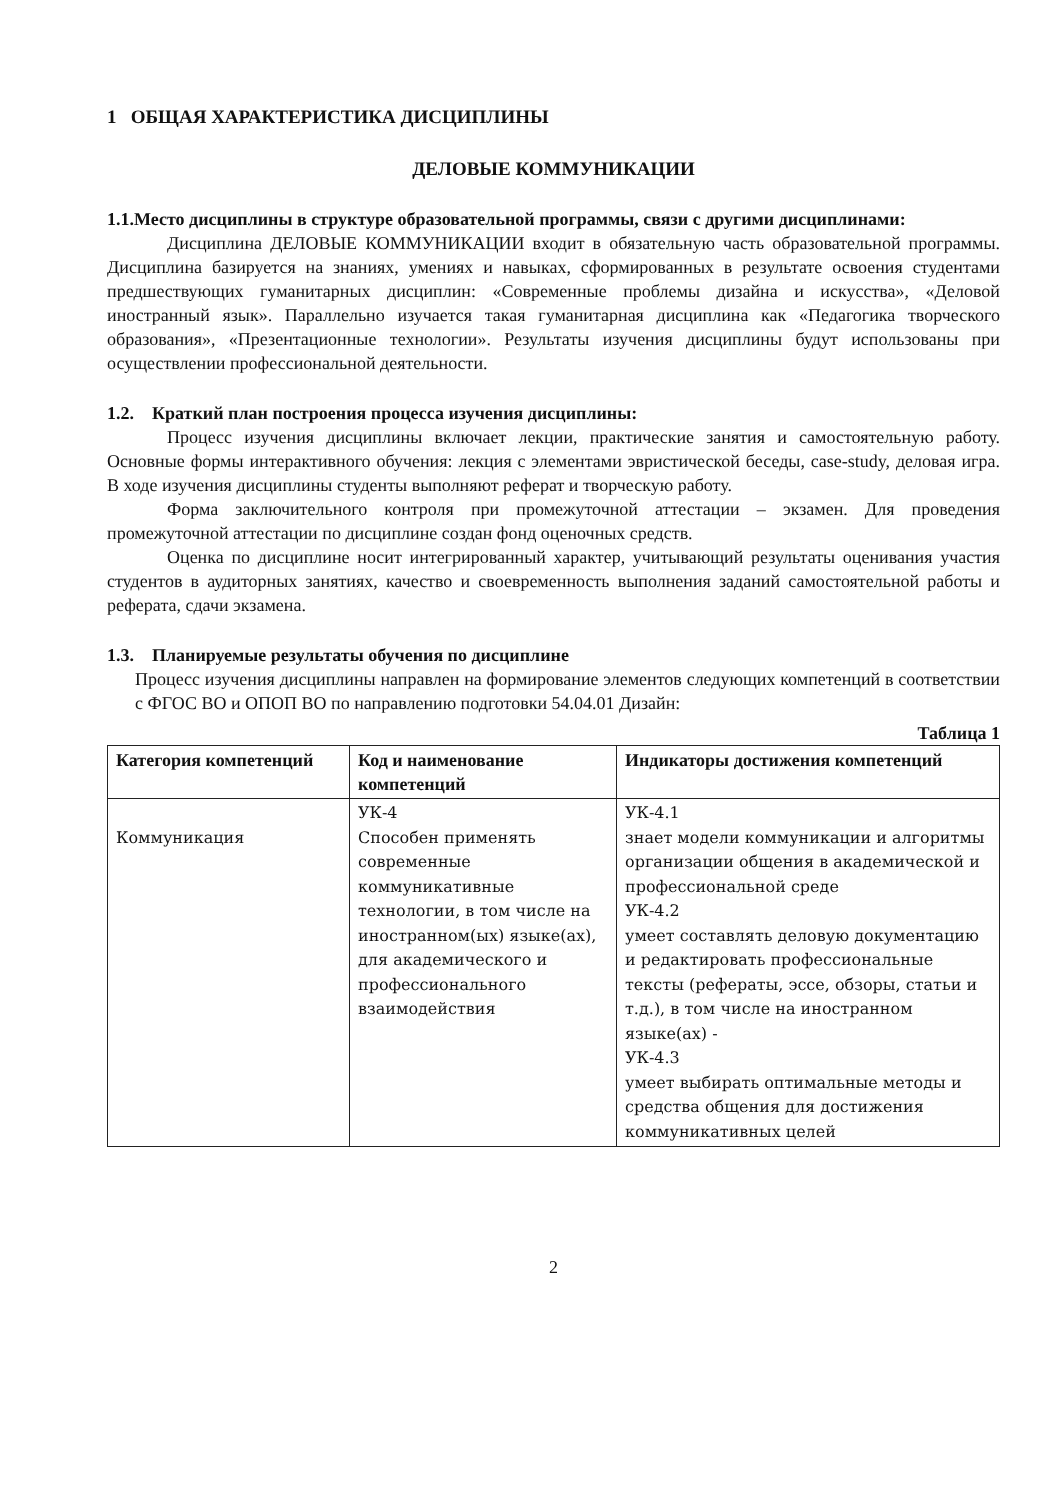1 ОБЩАЯ ХАРАКТЕРИСТИКА ДИСЦИПЛИНЫ
ДЕЛОВЫЕ КОММУНИКАЦИИ
1.1.Место дисциплины в структуре образовательной программы, связи с другими дисциплинами:
Дисциплина ДЕЛОВЫЕ КОММУНИКАЦИИ входит в обязательную часть образовательной программы. Дисциплина базируется на знаниях, умениях и навыках, сформированных в результате освоения студентами предшествующих гуманитарных дисциплин: «Современные проблемы дизайна и искусства», «Деловой иностранный язык». Параллельно изучается такая гуманитарная дисциплина как «Педагогика творческого образования», «Презентационные технологии». Результаты изучения дисциплины будут использованы при осуществлении профессиональной деятельности.
1.2. Краткий план построения процесса изучения дисциплины:
Процесс изучения дисциплины включает лекции, практические занятия и самостоятельную работу. Основные формы интерактивного обучения: лекция с элементами эвристической беседы, case-study, деловая игра. В ходе изучения дисциплины студенты выполняют реферат и творческую работу.
Форма заключительного контроля при промежуточной аттестации – экзамен. Для проведения промежуточной аттестации по дисциплине создан фонд оценочных средств.
Оценка по дисциплине носит интегрированный характер, учитывающий результаты оценивания участия студентов в аудиторных занятиях, качество и своевременность выполнения заданий самостоятельной работы и реферата, сдачи экзамена.
1.3. Планируемые результаты обучения по дисциплине
Процесс изучения дисциплины направлен на формирование элементов следующих компетенций в соответствии с ФГОС ВО и ОПОП ВО по направлению подготовки 54.04.01 Дизайн:
Таблица 1
| Категория компетенций | Код и наименование компетенций | Индикаторы достижения компетенций |
| --- | --- | --- |
| Коммуникация | УК-4 Способен применять современные коммуникативные технологии, в том числе на иностранном(ых) языке(ах), для академического и профессионального взаимодействия | УК-4.1 знает модели коммуникации и алгоритмы организации общения в академической и профессиональной среде УК-4.2 умеет составлять деловую документацию и редактировать профессиональные тексты (рефераты, эссе, обзоры, статьи и т.д.), в том числе на иностранном языке(ах) - УК-4.3 умеет выбирать оптимальные методы и средства общения для достижения коммуникативных целей |
2